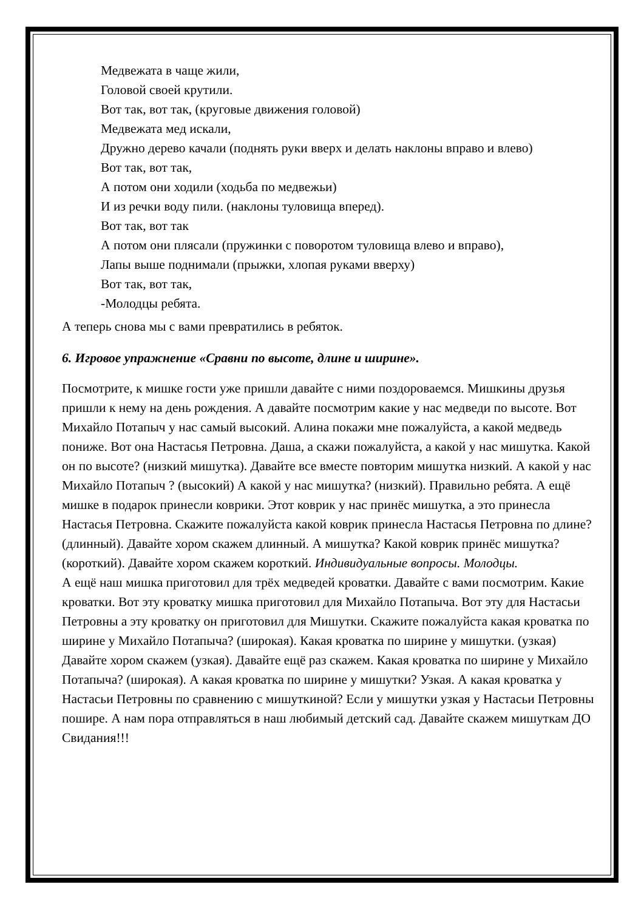Медвежата в чаще жили,
Головой своей крутили.
Вот так, вот так, (круговые движения головой)
Медвежата мед искали,
Дружно дерево качали (поднять руки вверх и делать наклоны вправо и влево)
Вот так, вот так,
А потом они ходили (ходьба по медвежьи)
И из речки воду пили. (наклоны туловища вперед).
Вот так, вот так
А потом они плясали (пружинки с поворотом туловища влево и вправо),
Лапы выше поднимали (прыжки, хлопая руками вверху)
Вот так, вот так,
-Молодцы ребята.
А теперь снова мы с вами превратились в ребяток.
6. Игровое упражнение «Сравни по высоте, длине и ширине».
Посмотрите, к мишке гости уже пришли давайте с ними поздороваемся. Мишкины друзья пришли к нему на день рождения. А давайте посмотрим какие у нас медведи по высоте. Вот Михайло Потапыч у нас самый высокий. Алина покажи мне пожалуйста, а какой медведь пониже. Вот она Настасья Петровна. Даша, а скажи пожалуйста, а какой у нас мишутка. Какой он по высоте? (низкий мишутка). Давайте все вместе повторим мишутка низкий. А какой у нас Михайло Потапыч ? (высокий) А какой у нас мишутка? (низкий). Правильно ребята. А ещё мишке в подарок принесли коврики. Этот коврик у нас принёс мишутка, а это принесла Настасья Петровна. Скажите пожалуйста какой коврик принесла Настасья Петровна по длине? (длинный). Давайте хором скажем длинный. А мишутка? Какой коврик принёс мишутка? (короткий). Давайте хором скажем короткий. Индивидуальные вопросы. Молодцы.
А ещё наш мишка приготовил для трёх медведей кроватки. Давайте с вами посмотрим. Какие кроватки. Вот эту кроватку мишка приготовил для Михайло Потапыча. Вот эту для Настасьи Петровны а эту кроватку он приготовил для Мишутки. Скажите пожалуйста какая кроватка по ширине у Михайло Потапыча? (широкая). Какая кроватка по ширине у мишутки. (узкая) Давайте хором скажем (узкая). Давайте ещё раз скажем. Какая кроватка по ширине у Михайло Потапыча? (широкая). А какая кроватка по ширине у мишутки? Узкая. А какая кроватка у Настасьи Петровны по сравнению с мишуткиной? Если у мишутки узкая у Настасьи Петровны пошире. А нам пора отправляться в наш любимый детский сад. Давайте скажем мишуткам ДО Свидания!!!